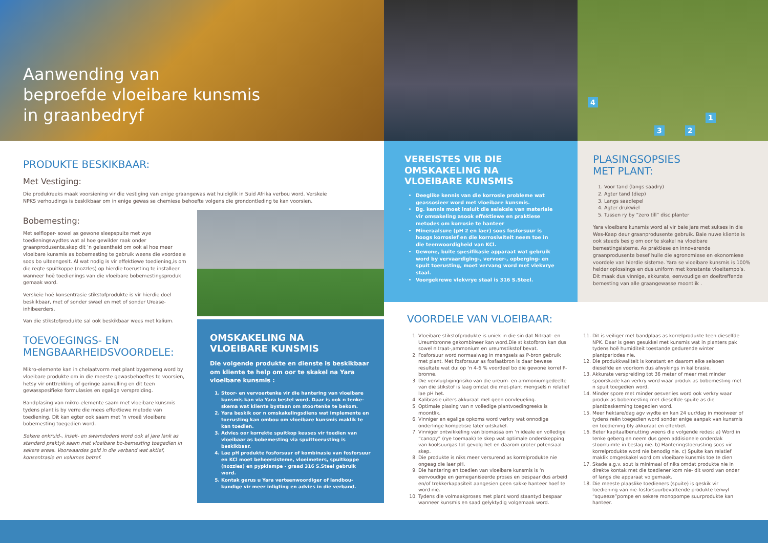Aanwending van
beproefde vloeibare kunsmis
in graanbedryf
4
1
3 2
PRODUKTE BESKIKBAAR:
Met Vestiging:
Die produkreeks maak voorsiening vir die vestiging van enige graangewas wat huidiglik in Suid Afrika verbou word. Verskeie NPKS verhoudings is beskikbaar om in enige gewas se chemiese behoefte volgens die grondontleding te kan voorsien.
Bobemesting:
Met selfloper- sowel as gewone sleepspuite met wye toedieningswydtes wat al hoe gewilder raak onder graanprodusente,skep dit ‘n geleentheid om ook al hoe meer vloeibare kunsmis as bobemesting te gebruik weens die voordeele soos bo uiteengesit. Al wat nodig is vir effektiewe toediening,is om die regte spuitkoppe (nozzles) op hierdie toerusting te installeer wanneer hoë toedienings van die vloeibare bobemestingsproduk gemaak word.
Verskeie hoë konsentrasie stikstofprodukte is vir hierdie doel beskikbaar, met of sonder swael en met of sonder Urease-inhibeerders.
Van die stikstofprodukte sal ook beskikbaar wees met kalium.
TOEVOEGINGS- EN
MENGBAARHEIDSVOORDELE:
Mikro-elemente kan in chelaatvorm met plant bygemeng word by vloeibare produkte om in die meeste gewasbehoeftes te voorsien, hetsy vir onttrekking of geringe aanvulling en dit teen gewasspesifieke formulasies en egalige verspreiding.
Bandplasing van mikro-elemente saam met vloeibare kunsmis tydens plant is by verre die mees effektiewe metode van toediening. Dit kan egter ook saam met ‘n vroeë vloeibare bobemesting toegedien word.
Sekere onkruid-, insek- en swamdoders word ook al jare lank as standard praktyk saam met vloeibare bo-bemesting toegedien in sekere areas. Voorwaardes geld in die verband wat aktief, konsentrasie en volumes betref.
OMSKAKELING NA
VLOEIBARE KUNSMIS
Die volgende produkte en dienste is beskikbaar om kliente te help om oor te skakel na Yara vloeibare kunsmis :
1. Stoor- en vervoertenke vir die hantering van vloeibare kunsmis kan via Yara bestel word. Daar is ook n tenke- skema wat kliente bystaan om stoortenke te bekom.
2. Yara beskik oor n omskakelingsdiens wat implemente en toerusting kan ombou om vloeibare kunsmis maklik te kan toedien.
3. Advies oor korrekte spuitkop keuses vir toedien van vloeibaar as bobemesting via spuittoerusting is beskikbaar.
4. Lae pH produkte fosforsuur of kombinasie van fosforsuur en KCl moet beheersisteme, vloeimeters, spuitkoppe (nozzles) en pypklampe - graad 316 S.Steel gebruik word.
5. Kontak gerus u Yara verteenwoordiger of landbou-kundige vir meer inligting en advies in die verband.
VEREISTES VIR DIE
OMSKAKELING NA
VLOEIBARE KUNSMIS
Deeglike kennis van die korrosie probleme wat geassosieer word met vloeibare kunsmis.
Bg. kennis moet insluit die seleksie van materiale vir omsakeling asook effektiewe en praktiese metodes om korrosie te hanteer
Mineraalsure (pH 2 en laer) soos fosforsuur is hoogs korrosief en die korrosiwiteit neem toe in die teenwoordigheid van KCl.
Gewone, buite spesifikasie apparaat wat gebruik word by vervaardiging-, vervoer-, opberging- en spuit toerusting, moet vervang word met vlekvrye staal.
Voorgekrewe vlekvrye staal is 316 S.Steel.
PLASINGSOPSIES
MET PLANT:
1. Voor tand (langs saadry)
2. Agter tand (diep)
3. Langs saadlepel
4. Agter drukwiel
5. Tussen ry by “zero till” disc planter
Yara vloeibare kunsmis word al vir baie jare met sukses in die Wes-Kaap deur graanprodusente gebruik. Baie nuwe kliente is ook steeds besig om oor te skakel na vloeibare bemestingsisteme. As praktiese en innoverende graanprodusente besef hulle die agronomiese en ekonomiese voordele van hierdie sisteme. Yara se vloeibare kunsmis is 100% helder oplossings en dus uniform met konstante vloeitempo’s. Dit maak dus vinnige, akkurate, eenvoudige en doeltreffende bemesting van alle graangewasse moontlik .
VOORDELE VAN VLOEIBAAR:
1. Vloeibare stikstofprodukte is uniek in die sin dat Nitraat- en Ureumbronne gekombineer kan word.Die stikstofbron kan dus sowel nitraat-,ammonium en ureumstikstof bevat.
2. Fosforsuur word normaalweg in mengsels as P-bron gebruik met plant. Met fosforsuur as fosfaatbron is daar bewese resultate wat dui op ‘n 4-6 % voordeel bo die gewone korrel P-bronne.
3. Die vervlugtigingrisiko van die ureum- en ammoniumgedeelte van die stikstof is laag omdat die met-plant mengsels n relatief lae pH het.
4. Kalibrasie uiters akkuraat met geen oorvleueling.
5. Optimale plasing van n volledige plantvoedingreeks is moontlik.
6. Vinniger en egalige opkoms word verkry wat onnodige onderlinge kompetisie later uitskakel.
7. Vinniger ontwikkeling van biomassa om ‘n ideale en volledige “canopy” (rye toemaak) te skep wat optimale onderskepping van koolsuurgas tot gevolg het en daarom groter potensiaal skep.
8. Die produkte is niks meer versurend as korrelprodukte nie ongeag die laer pH.
9. Die hantering en toedien van vloeibare kunsmis is ‘n eenvoudige en gemeganiseerde proses en bespaar dus arbeid en/of trekkerkapasiteit aangesien geen sakke hanteer hoef te word nie.
10. Tydens die volmaakproses met plant word staantyd bespaar wanneer kunsmis en saad gelyktydig volgemaak word.
11. Dit is veiliger met bandplaas as korrelprodukte teen dieselfde NPK. Daar is geen gesukkel met kunsmis wat in planters pak tydens hoë humiditeit toestande gedurende winter plantperiodes nie.
12. Die produkkwaliteit is konstant en daarom elke seisoen dieselfde en voorkom dus afwykings in kalibrasie.
13. Akkurate verspreiding tot 36 meter of meer met minder spoorskade kan verkry word waar produk as bobemesting met n spuit toegedien word.
14. Minder spore met minder oesverlies word ook verkry waar produk as bobemesting met dieselfde spuite as die plantbeskerming toegedien word.
15. Meer hektare/dag agv wydte en kan 24 uur/dag in mooiweer of tydens reën toegedien word sonder enige aanpak van kunsmis en toediening bly akkuraat en effektief.
16. Beter kapitaalbenutting weens die volgende redes: a) Word in tenke geberg en neem dus geen addisionele onderdak stoorruimte in beslag nie. b) Hanteringstoerusting soos vir korrelprodukte word nie benodig nie. c) Spuite kan relatief maklik omgeskakel word om vloeibare kunsmis toe te dien
17. Skade a.g.v. sout is minimaal of niks omdat produkte nie in direkte kontak met die toediener kom nie- dit word van onder of langs die apparaat volgemaak.
18. Die meeste plaaslike toedieners (spuite) is geskik vir toediening van nie-fosforsuurbevattende produkte terwyl “squeeze”pompe en sekere monopompe suurprodukte kan hanteer.